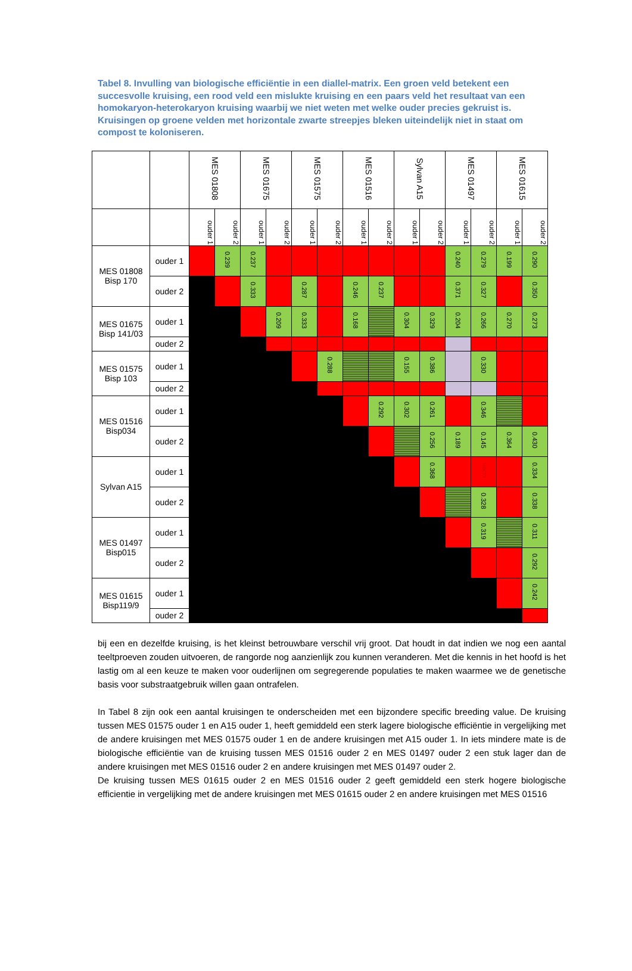Tabel 8. Invulling van biologische efficiëntie in een diallel-matrix. Een groen veld betekent een succesvolle kruising, een rood veld een mislukte kruising en een paars veld het resultaat van een homokaryon-heterokaryon kruising waarbij we niet weten met welke ouder precies gekruist is. Kruisingen op groene velden met horizontale zwarte streepjes bleken uiteindelijk niet in staat om compost te koloniseren.
| | | MES 01808 | | MES 01675 | | MES 01575 | | MES 01516 | | Sylvan A15 | | MES 01497 | | MES 01615 | |
| --- | --- | --- | --- | --- | --- | --- | --- | --- | --- | --- | --- | --- | --- | --- | --- |
| | | ouder 1 | ouder 2 | ouder 1 | ouder 2 | ouder 1 | ouder 2 | ouder 1 | ouder 2 | ouder 1 | ouder 2 | ouder 1 | ouder 2 | ouder 1 | ouder 2 |
| MES 01808 Bisp 170 | ouder 1 | | 0.239 | 0.237 | | | | | | | | 0.240 | 0.279 | 0.199 | 0.290 |
| | ouder 2 | | | 0.333 | | 0.287 | | 0.246 | 0.237 | | | 0.371 | 0.327 | | 0.350 |
| MES 01675 Bisp 141/03 | ouder 1 | | | | 0.209 | 0.333 | | 0.168 | | 0.304 | 0.329 | 0.204 | 0.266 | 0.270 | 0.273 |
| | ouder 2 | | | | | | | | | | | | | | |
| MES 01575 Bisp 103 | ouder 1 | | | | | | 0.288 | | | 0.155 | 0.386 | | 0.330 | | |
| | ouder 2 | | | | | | | | | | | | | | |
| MES 01516 Bisp034 | ouder 1 | | | | | | | | 0.292 | 0.302 | 0.261 | | 0.346 | | |
| | ouder 2 | | | | | | | | | | 0.256 | 0.189 | 0.145 | 0.364 | 0.430 |
| Sylvan A15 | ouder 1 | | | | | | | | | | 0.368 | | MB019 | | 0.334 |
| | ouder 2 | | | | | | | | | | | | 0.328 | | 0.338 |
| MES 01497 Bisp015 | ouder 1 | | | | | | | | | | | | 0.319 | | 0.311 |
| | ouder 2 | | | | | | | | | | | | | | 0.292 |
| MES 01615 Bisp119/9 | ouder 1 | | | | | | | | | | | | | | 0.242 |
| | ouder 2 | | | | | | | | | | | | | | |
bij een en dezelfde kruising, is het kleinst betrouwbare verschil vrij groot. Dat houdt in dat indien we nog een aantal teeltproeven zouden uitvoeren, de rangorde nog aanzienlijk zou kunnen veranderen. Met die kennis in het hoofd is het lastig om al een keuze te maken voor ouderlijnen om segregerende populaties te maken waarmee we de genetische basis voor substraatgebruik willen gaan ontrafelen.
In Tabel 8 zijn ook een aantal kruisingen te onderscheiden met een bijzondere specific breeding value. De kruising tussen MES 01575 ouder 1 en A15 ouder 1, heeft gemiddeld een sterk lagere biologische efficiëntie in vergelijking met de andere kruisingen met MES 01575 ouder 1 en de andere kruisingen met A15 ouder 1. In iets mindere mate is de biologische efficiëntie van de kruising tussen MES 01516 ouder 2 en MES 01497 ouder 2 een stuk lager dan de andere kruisingen met MES 01516 ouder 2 en andere kruisingen met MES 01497 ouder 2.
De kruising tussen MES 01615 ouder 2 en MES 01516 ouder 2 geeft gemiddeld een sterk hogere biologische efficientie in vergelijking met de andere kruisingen met MES 01615 ouder 2 en andere kruisingen met MES 01516